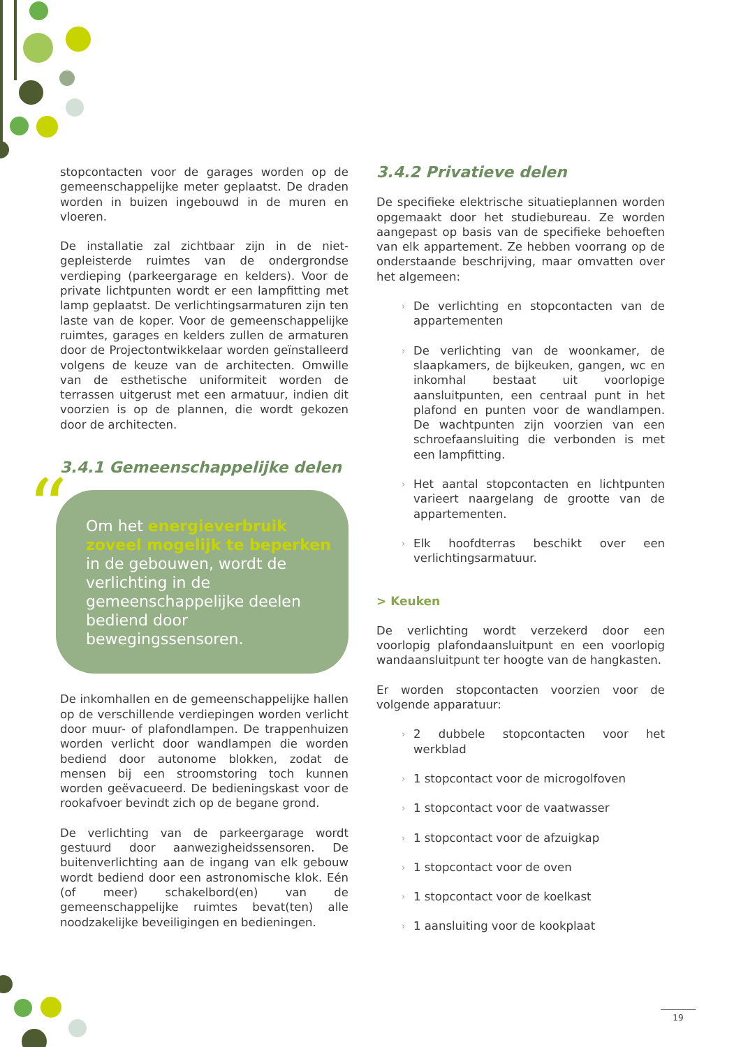stopcontacten voor de garages worden op de gemeenschappelijke meter geplaatst. De draden worden in buizen ingebouwd in de muren en vloeren.
De installatie zal zichtbaar zijn in de niet-gepleisterde ruimtes van de ondergrondse verdieping (parkeergarage en kelders). Voor de private lichtpunten wordt er een lampfitting met lamp geplaatst. De verlichtingsarmaturen zijn ten laste van de koper. Voor de gemeenschappelijke ruimtes, garages en kelders zullen de armaturen door de Projectontwikkelaar worden geïnstalleerd volgens de keuze van de architecten. Omwille van de esthetische uniformiteit worden de terrassen uitgerust met een armatuur, indien dit voorzien is op de plannen, die wordt gekozen door de architecten.
3.4.1 Gemeenschappelijke delen
“Om het energieverbruik zoveel mogelijk te beperken in de gebouwen, wordt de verlichting in de gemeenschappelijke deelen bediend door bewegingssensoren.
De inkomhallen en de gemeenschappelijke hallen op de verschillende verdiepingen worden verlicht door muur- of plafondlampen. De trappenhuizen worden verlicht door wandlampen die worden bediend door autonome blokken, zodat de mensen bij een stroomstoring toch kunnen worden geëvacueerd. De bedieningskast voor de rookafvoer bevindt zich op de begane grond.
De verlichting van de parkeergarage wordt gestuurd door aanwezigheidssensoren. De buitenverlichting aan de ingang van elk gebouw wordt bediend door een astronomische klok. Eén (of meer) schakelbord(en) van de gemeenschappelijke ruimtes bevat(ten) alle noodzakelijke beveiligingen en bedieningen.
3.4.2 Privatieve delen
De specifieke elektrische situatieplannen worden opgemaakt door het studiebureau. Ze worden aangepast op basis van de specifieke behoeften van elk appartement. Ze hebben voorrang op de onderstaande beschrijving, maar omvatten over het algemeen:
› De verlichting en stopcontacten van de appartementen
› De verlichting van de woonkamer, de slaapkamers, de bijkeuken, gangen, wc en inkomhal bestaat uit voorlopige aansluitpunten, een centraal punt in het plafond en punten voor de wandlampen. De wachtpunten zijn voorzien van een schroefaansluiting die verbonden is met een lampfitting.
› Het aantal stopcontacten en lichtpunten varieert naargelang de grootte van de appartementen.
› Elk hoofdterras beschikt over een verlichtingsarmatuur.
> Keuken
De verlichting wordt verzekerd door een voorlopig plafondaansluitpunt en een voorlopig wandaansluitpunt ter hoogte van de hangkasten.
Er worden stopcontacten voorzien voor de volgende apparatuur:
› 2 dubbele stopcontacten voor het werkblad
› 1 stopcontact voor de microgolfoven
› 1 stopcontact voor de vaatwasser
› 1 stopcontact voor de afzuigkap
› 1 stopcontact voor de oven
› 1 stopcontact voor de koelkast
› 1 aansluiting voor de kookplaat
19